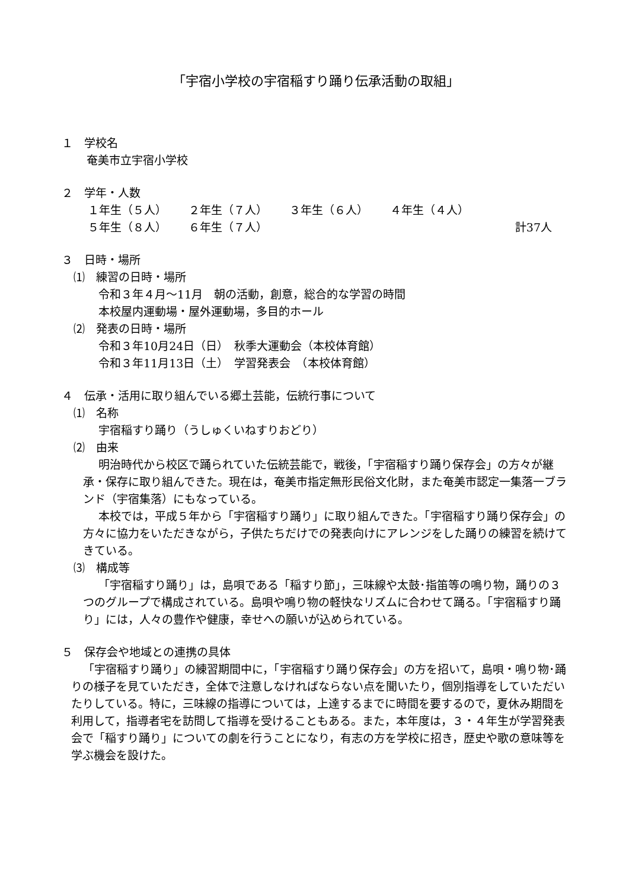「宇宿小学校の宇宿稲すり踊り伝承活動の取組」
１　学校名
奄美市立宇宿小学校
２　学年・人数
１年生（５人） ２年生（７人） ３年生（６人） ４年生（４人）
５年生（８人） ６年生（７人） 計37人
３　日時・場所
⑴　練習の日時・場所
令和３年４月～11月　朝の活動，創意，総合的な学習の時間
本校屋内運動場・屋外運動場，多目的ホール
⑵　発表の日時・場所
令和３年10月24日（日）　秋季大運動会（本校体育館）
令和３年11月13日（土）　学習発表会　（本校体育館）
４　伝承・活用に取り組んでいる郷土芸能，伝統行事について
⑴　名称
宇宿稲すり踊り（うしゅくいねすりおどり）
⑵　由来
明治時代から校区で踊られていた伝統芸能で，戦後，「宇宿稲すり踊り保存会」の方々が継承・保存に取り組んできた。現在は，奄美市指定無形民俗文化財，また奄美市認定一集落一ブランド（宇宿集落）にもなっている。
本校では，平成５年から「宇宿稲すり踊り」に取り組んできた。「宇宿稲すり踊り保存会」の方々に協力をいただきながら，子供たちだけでの発表向けにアレンジをした踊りの練習を続けてきている。
⑶　構成等
「宇宿稲すり踊り」は，島唄である「稲すり節」，三味線や太鼓･指笛等の鳴り物，踊りの３つのグループで構成されている。島唄や鳴り物の軽快なリズムに合わせて踊る。「宇宿稲すり踊り」には，人々の豊作や健康，幸せへの願いが込められている。
５　保存会や地域との連携の具体
「宇宿稲すり踊り」の練習期間中に，「宇宿稲すり踊り保存会」の方を招いて，島唄・鳴り物･踊りの様子を見ていただき，全体で注意しなければならない点を聞いたり，個別指導をしていただいたりしている。特に，三味線の指導については，上達するまでに時間を要するので，夏休み期間を利用して，指導者宅を訪問して指導を受けることもある。また，本年度は，３・４年生が学習発表会で「稲すり踊り」についての劇を行うことになり，有志の方を学校に招き，歴史や歌の意味等を学ぶ機会を設けた。